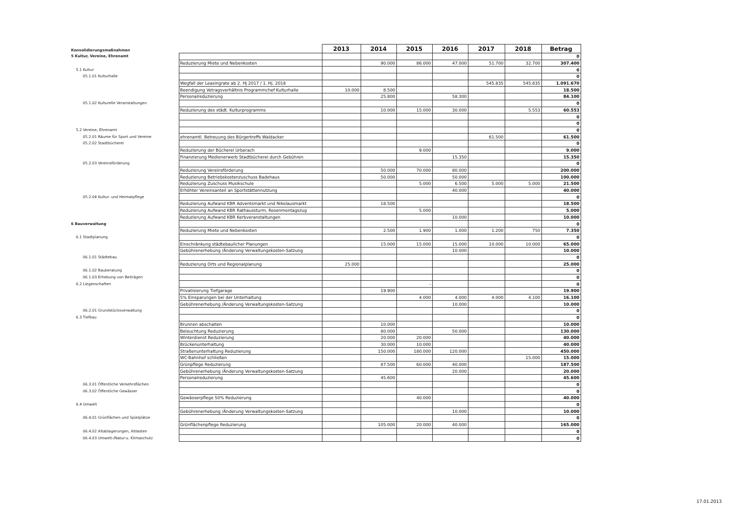| Konsolidierungsmaßnahmen | | 2013 | 2014 | 2015 | 2016 | 2017 | 2018 | Betrag |
| 5 Kultur, Vereine, Ehrenamt | | | | | | | | 0 |
| | Reduzierung Miete und Nebenkosten | | 90.000 | 86.000 | 47.000 | 51.700 | 32.700 | 307.400 |
| 5.1 Kultur | | | | | | | | 0 |
| 05.1.01 Kulturhalle | | | | | | | | 0 |
| | Wegfall der Leasingrate ab 2. Hj 2017 / 1. Hj. 2018 | | | | | 545.835 | 545.835 | 1.091.670 |
| | Beendigung Vetragsverhältnis Programmchef Kulturhalle | 10.000 | 8.500 | | | | | 18.500 |
| | Personalreduzierung | | 25.800 | | 58.300 | | | 84.100 |
| 05.1.02 Kulturelle Veranstaltungen | | | | | | | | 0 |
| | Reduzierung des städt. Kulturprogramms | | 10.000 | 15.000 | 30.000 | | 5.553 | 60.553 |
| | | | | | | | | 0 |
| | | | | | | | | 0 |
| 5.2 Vereine, Ehrenamt | | | | | | | | 0 |
| 05.2.01 Räume für Sport und Vereine | ehrenamtl. Betreuung des Bürgertreffs Waldacker | | | | | 61.500 | | 61.500 |
| 05.2.02 Stadtbücherei | | | | | | | | 0 |
| | Reduzierung der Bücherei Urberach | | | 9.000 | | | | 9.000 |
| | Finanzierung Medienerwerb Stadtbücherei durch Gebühren | | | | 15.350 | | | 15.350 |
| 05.2.03 Vereinsförderung | | | | | | | | 0 |
| | Reduzierung Vereinsförderung | | 50.000 | 70.000 | 80.000 | | | 200.000 |
| | Reduzierung Betriebskostenzuschuss Badehaus | | 50.000 | | 50.000 | | | 100.000 |
| | Reduzierung Zuschuss Musikschule | | | 5.000 | 6.500 | 5.000 | 5.000 | 21.500 |
| | Erhöhter Vereinsanteil an Sportstättennutzung | | | | 40.000 | | | 40.000 |
| 05.2.04 Kultur- und Heimatpflege | | | | | | | | 0 |
| | Reduzierung Aufwand KBR Adventsmarkt und Nikolausmarkt | | 18.500 | | | | | 18.500 |
| | Reduzierung Aufwand KBR Rathaussturm, Rosenmontagszug | | | 5.000 | | | | 5.000 |
| | Reduzierung Aufwand KBR Kerbveranstaltungen | | | | 10.000 | | | 10.000 |
| 6 Bauverwaltung | | | | | | | | 0 |
| | Reduzierung Miete und Nebenkosten | | 2.500 | 1.900 | 1.000 | 1.200 | 750 | 7.350 |
| 6.1 Stadtplanung | | | | | | | | 0 |
| | Einschränkung städtebaulicher Planungen | | 15.000 | 15.000 | 15.000 | 10.000 | 10.000 | 65.000 |
| | Gebührenerhebung /Änderung Verwaltungskosten-Satzung | | | | 10.000 | | | 10.000 |
| 06.1.01 Städtebau | | | | | | | | 0 |
| | Reduzierung Orts und Regionalplanung | 25.000 | | | | | | 25.000 |
| 06.1.02 Bauberatung | | | | | | | | 0 |
| 06.1.03 Erhebung von Beiträgen | | | | | | | | 0 |
| 6.2 Liegenschaften | | | | - | | | | 0 |
| | Privatisierung Tiefgarage | | 19.900 | | | | | 19.900 |
| | 5% Einsparungen bei der Unterhaltung | | | 4.000 | 4.000 | 4.000 | 4.100 | 16.100 |
| | Gebührenerhebung /Änderung Verwaltungskosten-Satzung | | | | 10.000 | | | 10.000 |
| 06.2.01 Grundstücksverwaltung | | | | | | | | 0 |
| 6.3 Tiefbau | | | | | | | | 0 |
| | Brunnen abschalten | | 10.000 | | | | | 10.000 |
| | Beleuchtung Reduzierung | | 80.000 | | 50.000 | | | 130.000 |
| | Winterdienst Reduzierung | | 20.000 | 20.000 | | | | 40.000 |
| | Brückenunterhaltung | | 30.000 | 10.000 | | | | 40.000 |
| | Straßenunterhaltung Reduzierung | | 150.000 | 180.000 | 120.000 | | | 450.000 |
| | WC-Bahnhof schließen | | | | | | 15.000 | 15.000 |
| | Grünpflege Reduzierung | | 87.500 | 60.000 | 40.000 | | | 187.500 |
| | Gebührenerhebung /Änderung Verwaltungskosten-Satzung | | | | 20.000 | | | 20.000 |
| | Personalreduzierung | | 45.600 | | | | | 45.600 |
| 06.3.01 Öffentliche Verkehrsflächen | | | | | | | | 0 |
| 06.3.02 Öffentliche Gewässer | | | | | | | | 0 |
| | Gewässerpflege 50% Reduzierung | | | 40.000 | | | | 40.000 |
| 6.4 Umwelt | | | | | | | | 0 |
| | Gebührenerhebung /Änderung Verwaltungskosten-Satzung | | | | 10.000 | | | 10.000 |
| 06.4.01 Grünflächen und Spielplätze | | | | | | | | 0 |
| | Grünflächenpflege Reduzierung | | 105.000 | 20.000 | 40.000 | | | 165.000 |
| 06.4.02 Altablagerungen, Altlasten | | | | | | | | 0 |
| 06.4.03 Umwelt-/Natur-u. Klimaschutz | | | | | | | | 0 |
17.01.2013